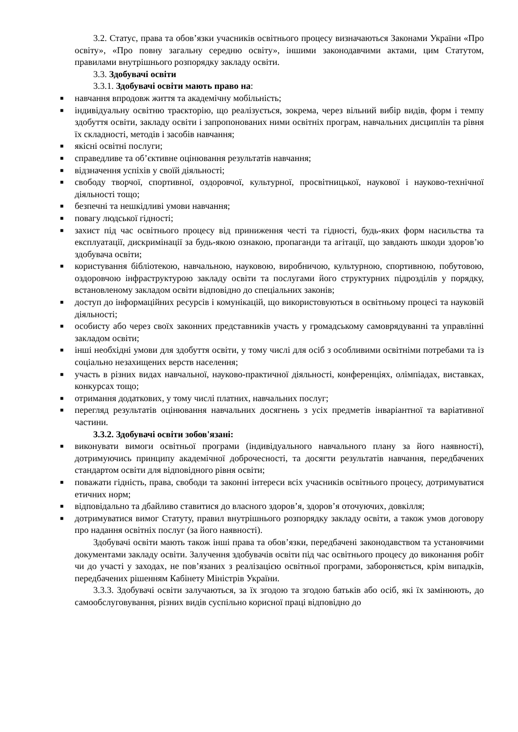3.2. Статус, права та обов’язки учасників освітнього процесу визначаються Законами України «Про освіту», «Про повну загальну середню освіту», іншими законодавчими актами, цим Статутом, правилами внутрішнього розпорядку закладу освіти.
3.3. Здобувачі освіти
3.3.1. Здобувачі освіти мають право на:
■ навчання впродовж життя та академічну мобільність;
■ індивідуальну освітню траєкторію, що реалізується, зокрема, через вільний вибір видів, форм і темпу здобуття освіти, закладу освіти і запропонованих ними освітніх програм, навчальних дисциплін та рівня їх складності, методів і засобів навчання;
■ якісні освітні послуги;
■ справедливе та об’єктивне оцінювання результатів навчання;
■ відзначення успіхів у своїй діяльності;
■ свободу творчої, спортивної, оздоровчої, культурної, просвітницької, наукової і науково-технічної діяльності тощо;
■ безпечні та нешкідливі умови навчання;
■ повагу людської гідності;
■ захист під час освітнього процесу від приниження честі та гідності, будь-яких форм насильства та експлуатації, дискримінації за будь-якою ознакою, пропаганди та агітації, що завдають шкоди здоров’ю здобувача освіти;
■ користування бібліотекою, навчальною, науковою, виробничою, культурною, спортивною, побутовою, оздоровчою інфраструктурою закладу освіти та послугами його структурних підрозділів у порядку, встановленому закладом освіти відповідно до спеціальних законів;
■ доступ до інформаційних ресурсів і комунікацій, що використовуються в освітньому процесі та науковій діяльності;
■ особисту або через своїх законних представників участь у громадському самоврядуванні та управлінні закладом освіти;
■ інші необхідні умови для здобуття освіти, у тому числі для осіб з особливими освітніми потребами та із соціально незахищених верств населення;
■ участь в різних видах навчальної, науково-практичної діяльності, конференціях, олімпіадах, виставках, конкурсах тощо;
■ отримання додаткових, у тому числі платних, навчальних послуг;
■ перегляд результатів оцінювання навчальних досягнень з усіх предметів інваріантної та варіативної частини.
3.3.2. Здобувачі освіти зобов'язані:
■ виконувати вимоги освітньої програми (індивідуального навчального плану за його наявності), дотримуючись принципу академічної доброчесності, та досягти результатів навчання, передбачених стандартом освіти для відповідного рівня освіти;
■ поважати гідність, права, свободи та законні інтереси всіх учасників освітнього процесу, дотримуватися етичних норм;
■ відповідально та дбайливо ставитися до власного здоров’я, здоров’я оточуючих, довкілля;
■ дотримуватися вимог Статуту, правил внутрішнього розпорядку закладу освіти, а також умов договору про надання освітніх послуг (за його наявності).
Здобувачі освіти мають також інші права та обов’язки, передбачені законодавством та установчими документами закладу освіти. Залучення здобувачів освіти під час освітнього процесу до виконання робіт чи до участі у заходах, не пов’язаних з реалізацією освітньої програми, забороняється, крім випадків, передбачених рішенням Кабінету Міністрів України.
3.3.3. Здобувачі освіти залучаються, за їх згодою та згодою батьків або осіб, які їх замінюють, до самообслуговування, різних видів суспільно корисної праці відповідно до